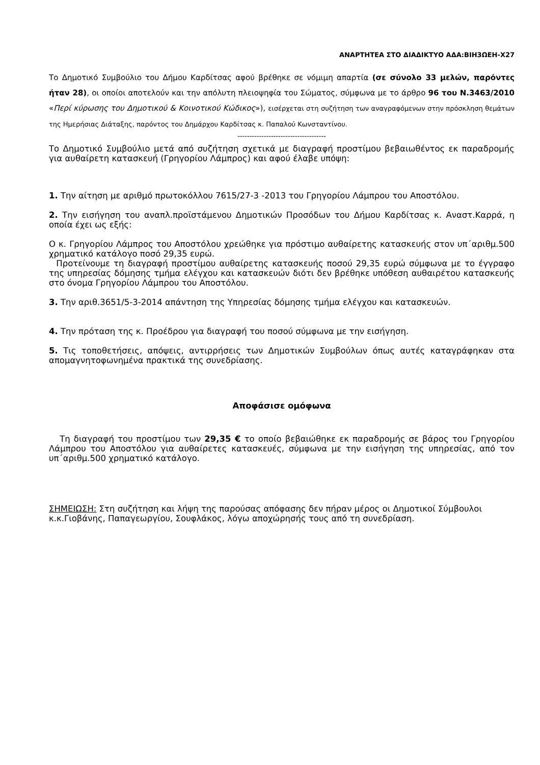ΑΝΑΡΤΗΤΕΑ ΣΤΟ ΔΙΑΔΙΚΤΥΟ ΑΔΑ:ΒΙΗ3ΩΕΗ-Χ27
Το Δημοτικό Συμβούλιο του Δήμου Καρδίτσας αφού βρέθηκε σε νόμιμη απαρτία (σε σύνολο 33 μελών, παρόντες ήταν 28), οι οποίοι αποτελούν και την απόλυτη πλειοψηφία του Σώματος, σύμφωνα με το άρθρο 96 του Ν.3463/2010 «Περί κύρωσης του Δημοτικού & Κοινοτικού Κώδικος»), εισέρχεται στη συζήτηση των αναγραφόμενων στην πρόσκληση θεμάτων της Ημερήσιας Διάταξης, παρόντος του Δημάρχου Καρδίτσας κ. Παπαλού Κωνσταντίνου.
-------------------------------------
Το Δημοτικό Συμβούλιο μετά από συζήτηση σχετικά με διαγραφή προστίμου βεβαιωθέντος εκ παραδρομής για αυθαίρετη κατασκευή (Γρηγορίου Λάμπρος) και αφού έλαβε υπόψη:
1. Την αίτηση με αριθμό πρωτοκόλλου 7615/27-3 -2013 του Γρηγορίου Λάμπρου του Αποστόλου.
2. Την εισήγηση του αναπλ.προϊστάμενου Δημοτικών Προσόδων του Δήμου Καρδίτσας κ. Αναστ.Καρρά, η οποία έχει ως εξής:
Ο κ. Γρηγορίου Λάμπρος του Αποστόλου χρεώθηκε για πρόστιμο αυθαίρετης κατασκευής στον υπ΄αριθμ.500 χρηματικό κατάλογο ποσό 29,35 ευρώ.
Προτείνουμε τη διαγραφή προστίμου αυθαίρετης κατασκευής ποσού 29,35 ευρώ σύμφωνα με το έγγραφο της υπηρεσίας δόμησης τμήμα ελέγχου και κατασκευών διότι δεν βρέθηκε υπόθεση αυθαιρέτου κατασκευής στο όνομα Γρηγορίου Λάμπρου του Αποστόλου.
3. Την αριθ.3651/5-3-2014 απάντηση της Υπηρεσίας δόμησης τμήμα ελέγχου και κατασκευών.
4. Την πρόταση της κ. Προέδρου για διαγραφή του ποσού σύμφωνα με την εισήγηση.
5. Τις τοποθετήσεις, απόψεις, αντιρρήσεις των Δημοτικών Συμβούλων όπως αυτές καταγράφηκαν στα απομαγνητοφωνημένα πρακτικά της συνεδρίασης.
Αποφάσισε ομόφωνα
Τη διαγραφή του προστίμου των 29,35 € το οποίο βεβαιώθηκε εκ παραδρομής σε βάρος του Γρηγορίου Λάμπρου του Αποστόλου για αυθαίρετες κατασκευές, σύμφωνα με την εισήγηση της υπηρεσίας, από τον υπ΄αριθμ.500 χρηματικό κατάλογο.
ΣΗΜΕΙΩΣΗ: Στη συζήτηση και λήψη της παρούσας απόφασης δεν πήραν μέρος οι Δημοτικοί Σύμβουλοι κ.κ.Γιοβάνης, Παπαγεωργίου, Σουφλάκος, λόγω αποχώρησής τους από τη συνεδρίαση.